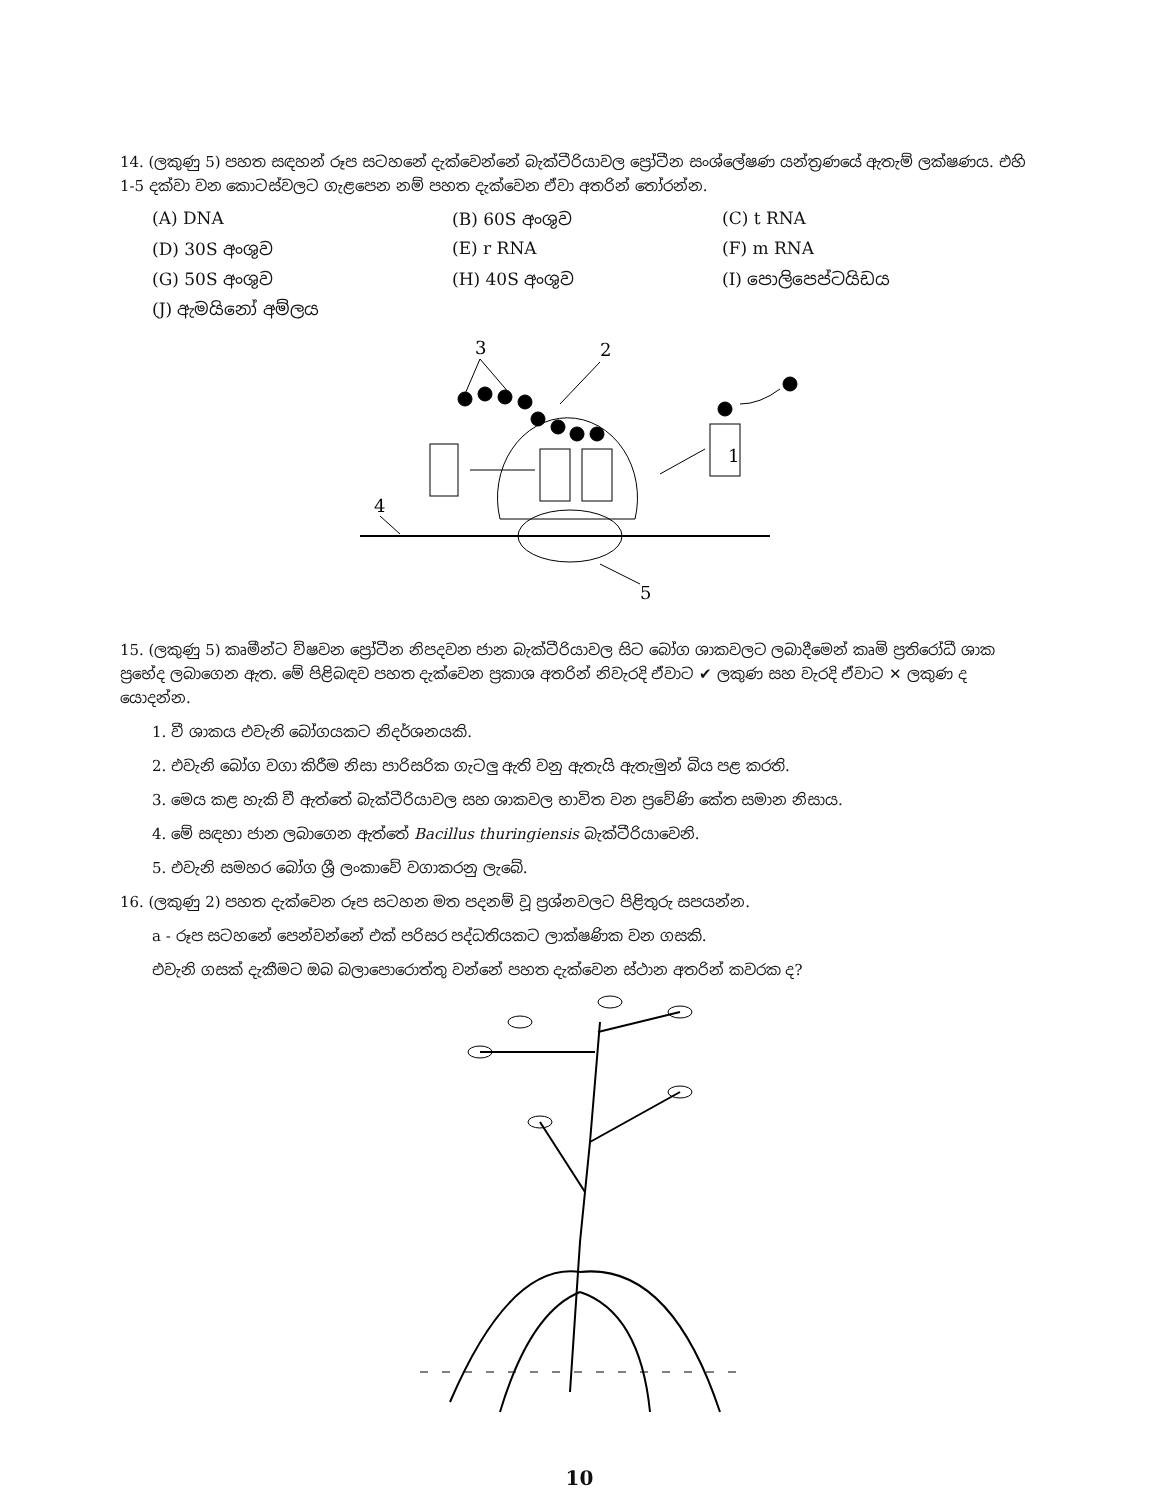14. (ලකුණු 5) පහත සඳහන් රූප සටහනේ දැක්වෙන්නේ බැක්ටීරියාවල ප්‍රෝටීන සංශ්ලේෂණ යන්ත්‍රණයේ ඇතැම් ලක්ෂණය. එහි 1-5 දක්වා වන කොටස්වලට ගැළපෙන නම් පහත දැක්වෙන ඒවා අතරින් තෝරන්න.
(A) DNA
(B) 60S අංශුව
(C) t RNA
(D) 30S අංශුව
(E) r RNA
(F) m RNA
(G) 50S අංශුව
(H) 40S අංශුව
(I) පොලිපෙප්ටයිඩය
(J) ඇමයිනෝ අම්ලය
3
2
4
5
1
15. (ලකුණු 5) කෘමීන්ට විෂවන ප්‍රෝටීන නිපදවන ජාන බැක්ටීරියාවල සිට බෝග ශාකවලට ලබාදීමෙන් කෘමි ප්‍රතිරෝධී ශාක ප්‍රභේද ලබාගෙන ඇත. මේ පිළිබඳව පහත දැක්වෙන ප්‍රකාශ අතරින් නිවැරදි ඒවාට ✔ ලකුණ සහ වැරදි ඒවාට ✕ ලකුණ ද යොදන්න.
1. වී ශාකය එවැනි බෝගයකට නිදර්ශනයකි.
2. එවැනි බෝග වගා කිරීම නිසා පාරිසරික ගැටලු ඇති වනු ඇතැයි ඇතැමුන් බිය පළ කරති.
3. මෙය කළ හැකි වී ඇත්තේ බැක්ටීරියාවල සහ ශාකවල භාවිත වන ප්‍රවේණි කේත සමාන නිසාය.
4. මේ සඳහා ජාන ලබාගෙන ඇත්තේ Bacillus thuringiensis බැක්ටීරියාවෙනි.
5. එවැනි සමහර බෝග ශ්‍රී ලංකාවේ වගාකරනු ලැබේ.
16. (ලකුණු 2) පහත දැක්වෙන රූප සටහන මත පදනම් වූ ප්‍රශ්නවලට පිළිතුරු සපයන්න.
a - රූප සටහනේ පෙන්වන්නේ එක් පරිසර පද්ධතියකට ලාක්ෂණික වන ගසකි.
එවැනි ගසක් දැකීමට ඔබ බලාපොරොත්තු වන්නේ පහත දැක්වෙන ස්ථාන අතරින් කවරක ද?
10